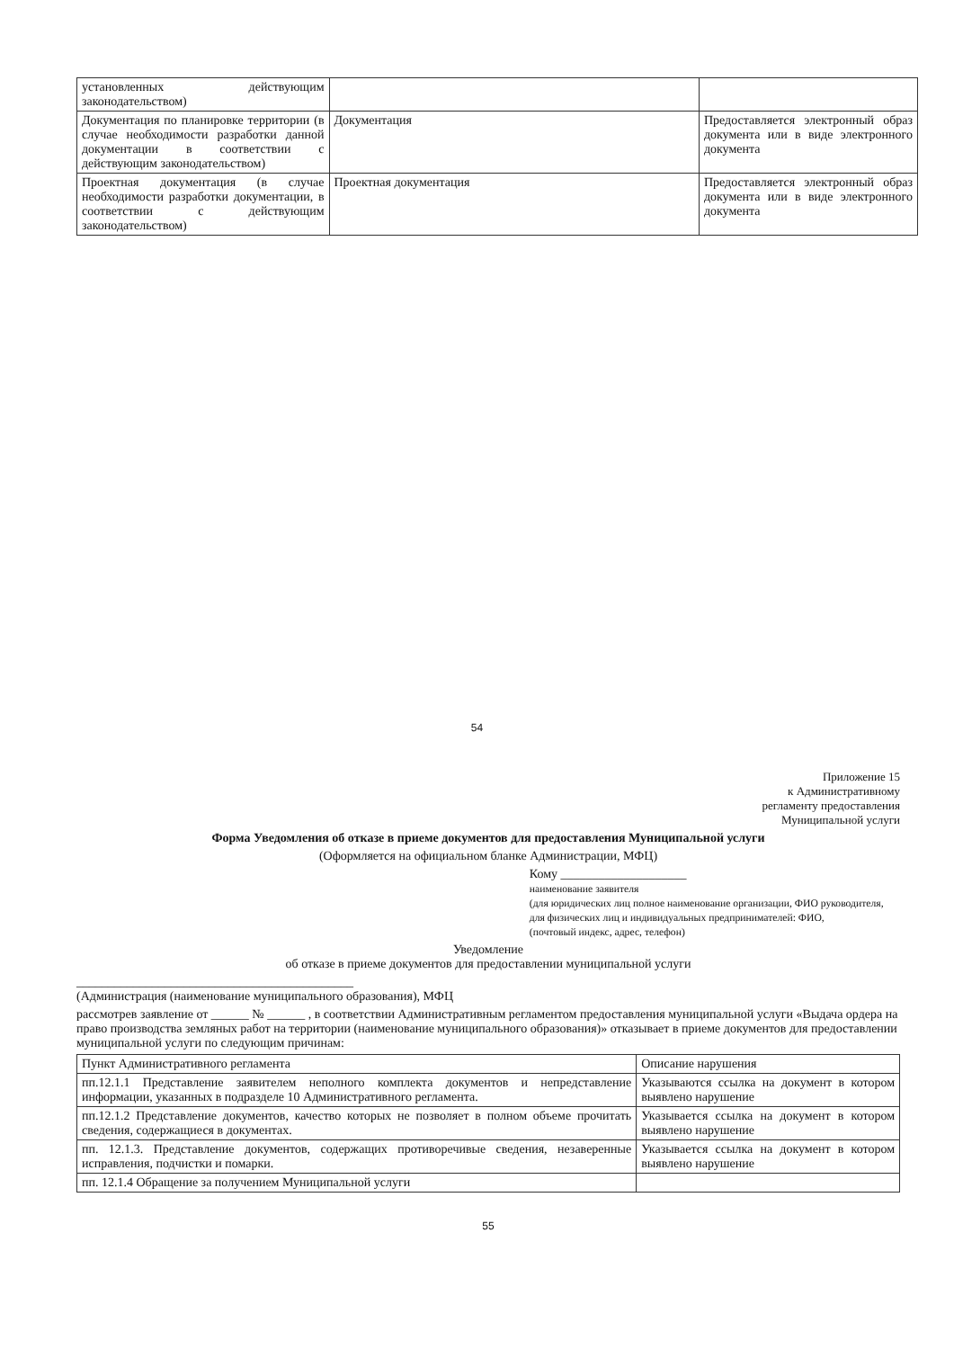| установленных действующим законодательством) | | |
| Документация по планировке территории (в случае необходимости разработки данной документации в соответствии с действующим законодательством) | Документация | Предоставляется электронный образ документа или в виде электронного документа |
| Проектная документация (в случае необходимости разработки документации, в соответствии с действующим законодательством) | Проектная документация | Предоставляется электронный образ документа или в виде электронного документа |
54
Приложение 15
к Административному
регламенту предоставления
Муниципальной услуги
Форма Уведомления об отказе в приеме документов для предоставления Муниципальной услуги
(Оформляется на официальном бланке Администрации, МФЦ)
Кому ____________________
наименование заявителя
(для юридических лиц полное наименование организации, ФИО руководителя, для физических лиц и индивидуальных предпринимателей: ФИО,
(почтовый индекс, адрес, телефон)
Уведомление
об отказе в приеме документов для предоставлении муниципальной услуги
____________________________________________
(Администрация (наименование муниципального образования), МФЦ
рассмотрев заявление от ______ № ______ , в соответствии Административным регламентом предоставления муниципальной услуги «Выдача ордера на право производства земляных работ на территории (наименование муниципального образования)» отказывает в приеме документов для предоставлении муниципальной услуги по следующим причинам:
| Пункт Административного регламента | Описание нарушения |
| --- | --- |
| пп.12.1.1 Представление заявителем неполного комплекта документов и непредставление информации, указанных в подразделе 10 Административного регламента. | Указываются ссылка на документ в котором выявлено нарушение |
| пп.12.1.2 Представление документов, качество которых не позволяет в полном объеме прочитать сведения, содержащиеся в документах. | Указывается ссылка на документ в котором выявлено нарушение |
| пп. 12.1.3. Представление документов, содержащих противоречивые сведения, незаверенные исправления, подчистки и помарки. | Указывается ссылка на документ в котором выявлено нарушение |
| пп. 12.1.4 Обращение за получением Муниципальной услуги | |
55